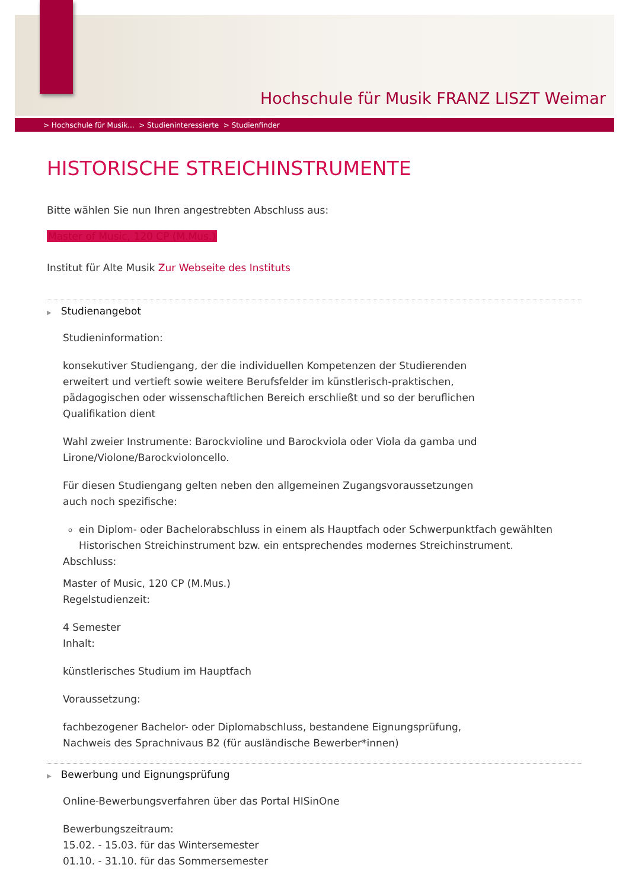Hochschule für Musik FRANZ LISZT Weimar
> Hochschule für Musik... > Studieninteressierte > Studienfinder
HISTORISCHE STREICHINSTRUMENTE
Bitte wählen Sie nun Ihren angestrebten Abschluss aus:
Master of Music, 120 CP (M.Mus.)
Institut für Alte Musik Zur Webseite des Instituts
▶ Studienangebot
Studieninformation:
konsekutiver Studiengang, der die individuellen Kompetenzen der Studierenden erweitert und vertieft sowie weitere Berufsfelder im künstlerisch-praktischen, pädagogischen oder wissenschaftlichen Bereich erschließt und so der beruflichen Qualifikation dient
Wahl zweier Instrumente: Barockvioline und Barockviola oder Viola da gamba und Lirone/Violone/Barockvioloncello.
Für diesen Studiengang gelten neben den allgemeinen Zugangsvoraussetzungen auch noch spezifische:
ein Diplom- oder Bachelorabschluss in einem als Hauptfach oder Schwerpunktfach gewählten Historischen Streichinstrument bzw. ein entsprechendes modernes Streichinstrument.
Abschluss:
Master of Music, 120 CP (M.Mus.)
Regelstudienzeit:
4 Semester
Inhalt:
künstlerisches Studium im Hauptfach
Voraussetzung:
fachbezogener Bachelor- oder Diplomabschluss, bestandene Eignungsprüfung, Nachweis des Sprachnivaus B2 (für ausländische Bewerber*innen)
▶ Bewerbung und Eignungsprüfung
Online-Bewerbungsverfahren über das Portal HISinOne
Bewerbungszeitraum:
15.02. - 15.03. für das Wintersemester
01.10. - 31.10. für das Sommersemester